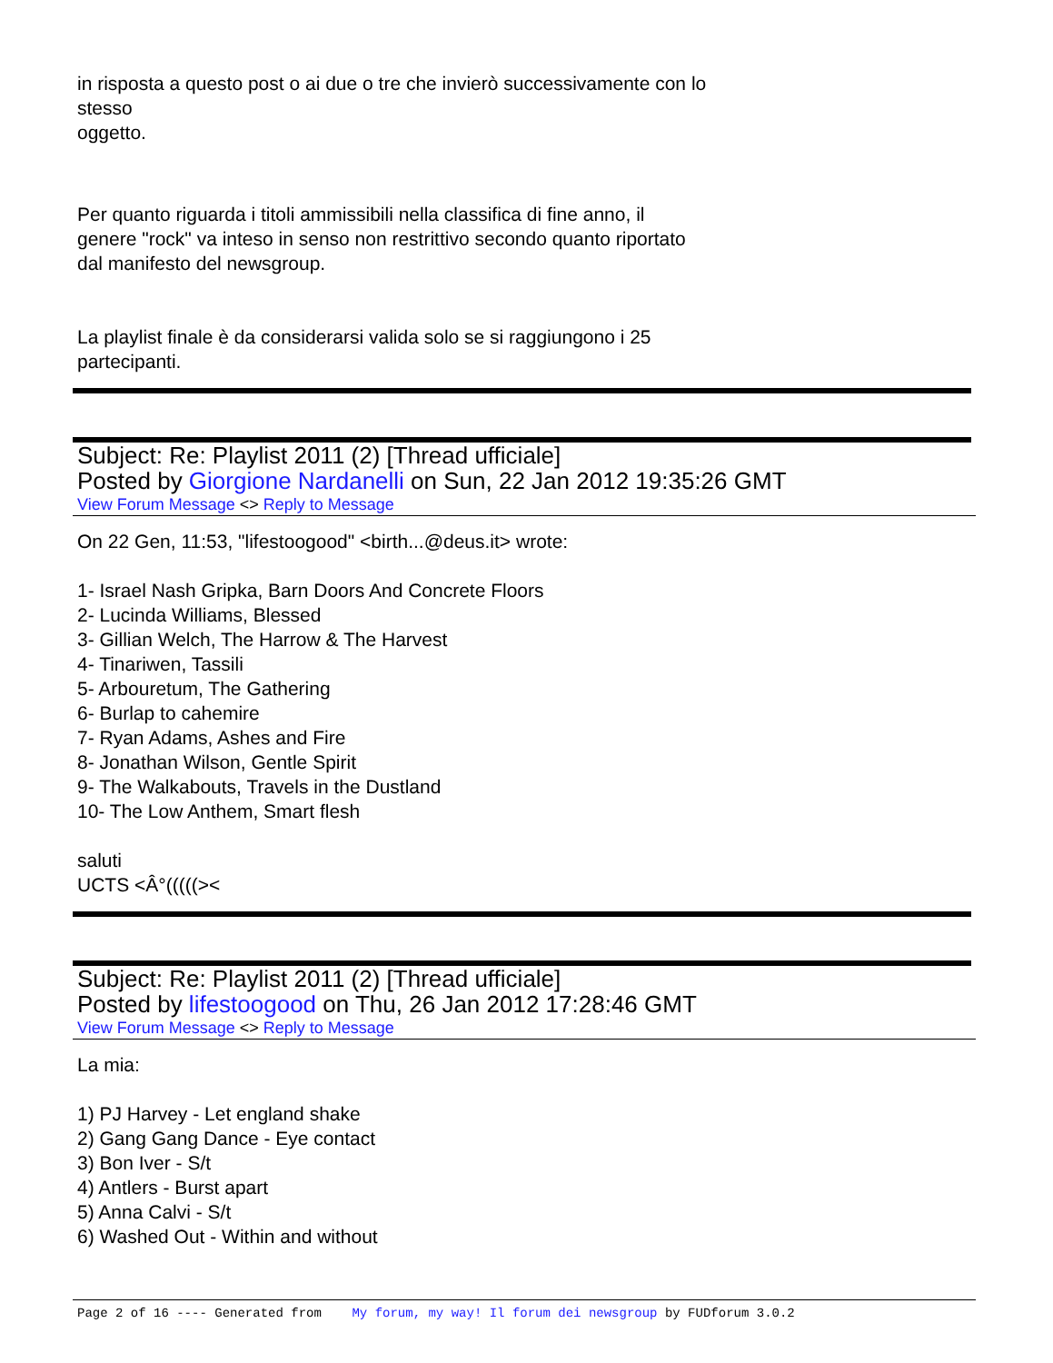in risposta a questo post o ai due o tre che invierò successivamente con lo
stesso
oggetto.
Per quanto riguarda i titoli ammissibili nella classifica di fine anno, il
genere "rock" va inteso in senso non restrittivo secondo quanto riportato
dal manifesto del newsgroup.
La playlist finale è da considerarsi valida solo se si raggiungono i 25
partecipanti.
Subject: Re: Playlist 2011 (2) [Thread ufficiale]
Posted by Giorgione Nardanelli on Sun, 22 Jan 2012 19:35:26 GMT
View Forum Message <> Reply to Message
On 22 Gen, 11:53, "lifestoogood" <birth...@deus.it> wrote:
1- Israel Nash Gripka, Barn Doors And Concrete Floors
2- Lucinda Williams, Blessed
3- Gillian Welch, The Harrow & The Harvest
4- Tinariwen, Tassili
5- Arbouretum, The Gathering
6- Burlap to cahemire
7- Ryan Adams, Ashes and Fire
8- Jonathan Wilson, Gentle Spirit
9- The Walkabouts, Travels in the Dustland
10- The Low Anthem, Smart flesh
saluti
UCTS <Â°(((((><
Subject: Re: Playlist 2011 (2) [Thread ufficiale]
Posted by lifestoogood on Thu, 26 Jan 2012 17:28:46 GMT
View Forum Message <> Reply to Message
La mia:
1) PJ Harvey - Let england shake
2) Gang Gang Dance - Eye contact
3) Bon Iver - S/t
4) Antlers - Burst apart
5) Anna Calvi - S/t
6) Washed Out - Within and without
Page 2 of 16 ---- Generated from My forum, my way! Il forum dei newsgroup by FUDforum 3.0.2